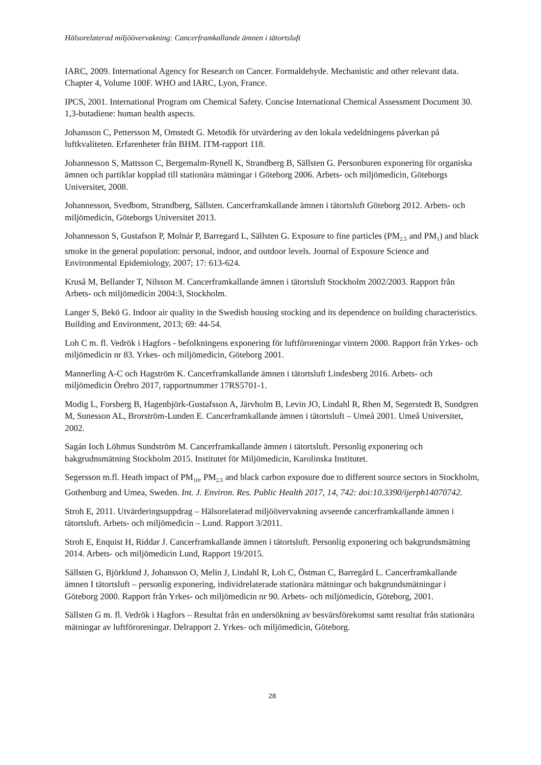Hälsorelaterad miljöövervakning: Cancerframkallande ämnen i tätortsluft
IARC, 2009. International Agency for Research on Cancer. Formaldehyde. Mechanistic and other relevant data. Chapter 4, Volume 100F. WHO and IARC, Lyon, France.
IPCS, 2001. International Program om Chemical Safety. Concise International Chemical Assessment Document 30. 1,3-butadiene: human health aspects.
Johansson C, Pettersson M, Omstedt G. Metodik för utvärdering av den lokala vedeldningens påverkan på luftkvaliteten. Erfarenheter från BHM. ITM-rapport 118.
Johannesson S, Mattsson C, Bergemalm-Rynell K, Strandberg B, Sällsten G. Personburen exponering för organiska ämnen och partiklar kopplad till stationära mätningar i Göteborg 2006. Arbets- och miljömedicin, Göteborgs Universitet, 2008.
Johannesson, Svedbom, Strandberg, Sällsten. Cancerframkallande ämnen i tätortsluft Göteborg 2012. Arbets- och miljömedicin, Göteborgs Universitet 2013.
Johannesson S, Gustafson P, Molnár P, Barregard L, Sällsten G. Exposure to fine particles (PM<sub>2.5</sub> and PM<sub>1</sub>) and black smoke in the general population: personal, indoor, and outdoor levels. Journal of Exposure Science and Environmental Epidemiology, 2007; 17: 613-624.
Kruså M, Bellander T, Nilsson M. Cancerframkallande ämnen i tätortsluft Stockholm 2002/2003. Rapport från Arbets- och miljömedicin 2004:3, Stockholm.
Langer S, Bekö G. Indoor air quality in the Swedish housing stocking and its dependence on building characteristics. Building and Environment, 2013; 69: 44-54.
Loh C m. fl. Vedrök i Hagfors - befolkningens exponering för luftföroreningar vintern 2000. Rapport från Yrkes- och miljömedicin nr 83. Yrkes- och miljömedicin, Göteborg 2001.
Mannerling A-C och Hagström K. Cancerframkallande ämnen i tätortsluft Lindesberg 2016. Arbets- och miljömedicin Örebro 2017, rapportnummer 17RS5701-1.
Modig L, Forsberg B, Hagenbjörk-Gustafsson A, Järvholm B, Levin JO, Lindahl R, Rhen M, Segerstedt B, Sundgren M, Sunesson AL, Brorström-Lunden E. Cancerframkallande ämnen i tätortsluft – Umeå 2001. Umeå Universitet, 2002.
Sagán Ioch Löhmus Sundström M. Cancerframkallande ämnen i tätortsluft. Personlig exponering och bakgrudnsmätning Stockholm 2015. Institutet för Miljömedicin, Karolinska Institutet.
Segersson m.fl. Heath impact of PM<sub>10</sub>, PM<sub>2.5</sub> and black carbon exposure due to different source sectors in Stockholm, Gothenburg and Umea, Sweden. Int. J. Environ. Res. Public Health 2017, 14, 742: doi:10.3390/ijerph14070742.
Stroh E, 2011. Utvärderingsuppdrag – Hälsorelaterad miljöövervakning avseende cancerframkallande ämnen i tätortsluft. Arbets- och miljömedicin – Lund. Rapport 3/2011.
Stroh E, Enquist H, Riddar J. Cancerframkallande ämnen i tätortsluft. Personlig exponering och bakgrundsmätning 2014. Arbets- och miljömedicin Lund, Rapport 19/2015.
Sällsten G, Björklund J, Johansson O, Melin J, Lindahl R, Loh C, Östman C, Barregård L. Cancerframkallande ämnen I tätortsluft – personlig exponering, individrelaterade stationära mätningar och bakgrundsmätningar i Göteborg 2000. Rapport från Yrkes- och miljömedicin nr 90. Arbets- och miljömedicin, Göteborg, 2001.
Sällsten G m. fl. Vedrök i Hagfors – Resultat från en undersökning av besvärsförekomst samt resultat från stationära mätningar av luftföroreningar. Delrapport 2. Yrkes- och miljömedicin, Göteborg.
28